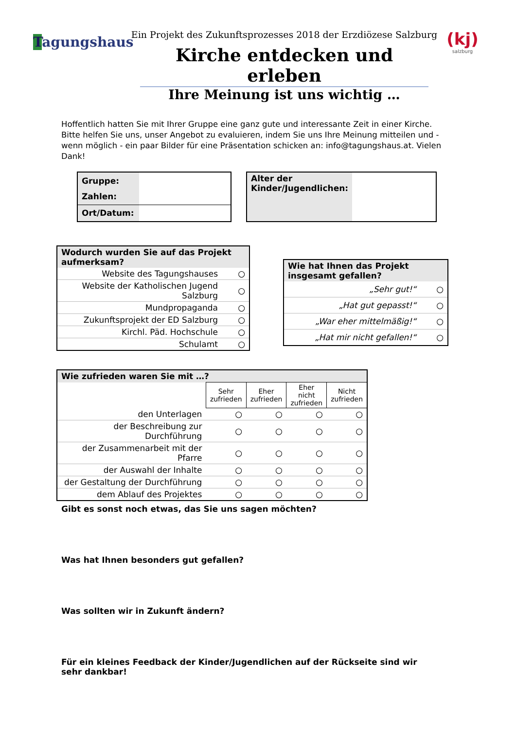Tagungshaus
Ein Projekt des Zukunftsprozesses 2018 der Erzdiözese Salzburg
Kirche entdecken und erleben
Ihre Meinung ist uns wichtig …
(kj)
salzburg
Hoffentlich hatten Sie mit Ihrer Gruppe eine ganz gute und interessante Zeit in einer Kirche.
Bitte helfen Sie uns, unser Angebot zu evaluieren, indem Sie uns Ihre Meinung mitteilen und - wenn möglich - ein paar Bilder für eine Präsentation schicken an: info@tagungshaus.at. Vielen Dank!
| Gruppe: | |
| Zahlen: | |
| Ort/Datum: | |
| Alter der Kinder/Jugendlichen: | |
| Wodurch wurden Sie auf das Projekt aufmerksam? | |
| Website des Tagungshauses | ○ |
| Website der Katholischen Jugend Salzburg | ○ |
| Mundpropaganda | ○ |
| Zukunftsprojekt der ED Salzburg | ○ |
| Kirchl. Päd. Hochschule | ○ |
| Schulamt | ○ |
| Wie hat Ihnen das Projekt insgesamt gefallen? | |
| „Sehr gut!“ | ○ |
| „Hat gut gepasst!“ | ○ |
| „War eher mittelmäßig!“ | ○ |
| „Hat mir nicht gefallen!“ | ○ |
| Wie zufrieden waren Sie mit …? | | | | |
| | Sehr zufrieden | Eher zufrieden | Eher nicht zufrieden | Nicht zufrieden |
| den Unterlagen | ○ | ○ | ○ | ○ |
| der Beschreibung zur Durchführung | ○ | ○ | ○ | ○ |
| der Zusammenarbeit mit der Pfarre | ○ | ○ | ○ | ○ |
| der Auswahl der Inhalte | ○ | ○ | ○ | ○ |
| der Gestaltung der Durchführung | ○ | ○ | ○ | ○ |
| dem Ablauf des Projektes | ○ | ○ | ○ | ○ |
Gibt es sonst noch etwas, das Sie uns sagen möchten?
Was hat Ihnen besonders gut gefallen?
Was sollten wir in Zukunft ändern?
Für ein kleines Feedback der Kinder/Jugendlichen auf der Rückseite sind wir sehr dankbar!